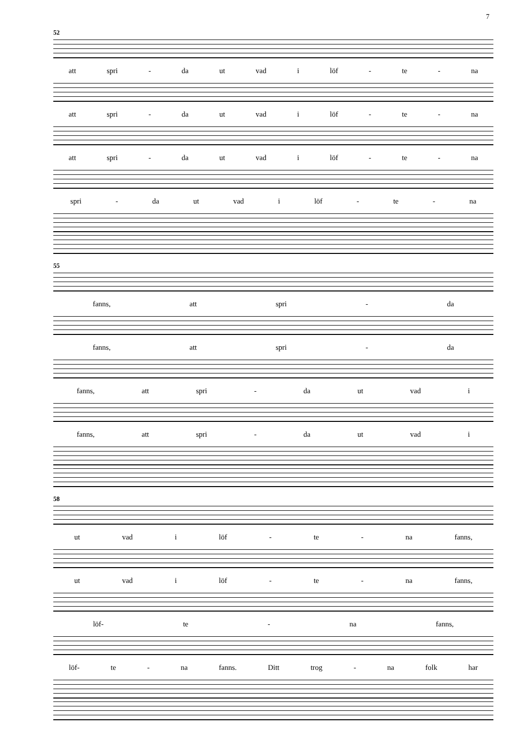7
52
att spri - da ut vad i löf - te - na
att spri - da ut vad i löf - te - na
att spri - da ut vad i löf - te - na
spri - da ut vad i löf - te - na
55
fanns, att spri - da
fanns, att spri - da
fanns, att spri - da ut vad i
fanns, att spri - da ut vad i
58
ut vad i löf - te - na fanns,
ut vad i löf - te - na fanns,
löf- te - na fanns,
löf- te - na fanns. Ditt trog - na folk har